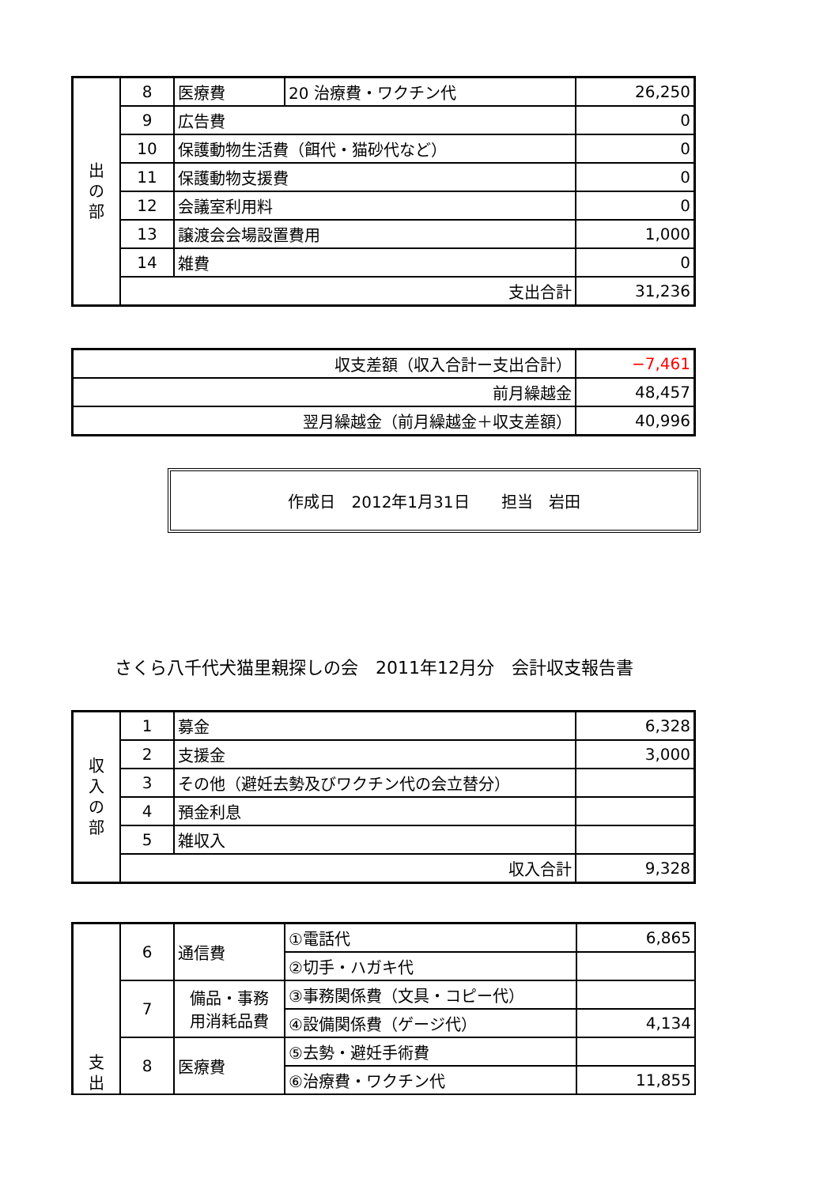| 出 の 部 | 8 | 医療費 | 20 治療費・ワクチン代 | 26,250 |
| | 9 | 広告費 | | 0 |
| | 10 | 保護動物生活費（餌代・猫砂代など） | | 0 |
| | 11 | 保護動物支援費 | | 0 |
| | 12 | 会議室利用料 | | 0 |
| | 13 | 譲渡会会場設置費用 | | 1,000 |
| | 14 | 雑費 | | 0 |
| | 支出合計 | | | 31,236 |
| 収支差額（収入合計ー支出合計） | −7,461 |
| 前月繰越金 | 48,457 |
| 翌月繰越金（前月繰越金＋収支差額） | 40,996 |
作成日　2012年1月31日 担当　岩田
さくら八千代犬猫里親探しの会　2011年12月分　会計収支報告書
| 収 入 の 部 | 1 | 募金 | 6,328 |
| | 2 | 支援金 | 3,000 |
| | 3 | その他（避妊去勢及びワクチン代の会立替分） | |
| | 4 | 預金利息 | |
| | 5 | 雑収入 | |
| | 収入合計 | | 9,328 |
| 支 出 | 6 | 通信費 | ①電話代 | 6,865 |
| | | | ②切手・ハガキ代 | |
| | 7 | 備品・事務 用消耗品費 | ③事務関係費（文具・コピー代） | |
| | | | ④設備関係費（ゲージ代） | 4,134 |
| | 8 | 医療費 | ⑤去勢・避妊手術費 | |
| | | | ⑥治療費・ワクチン代 | 11,855 |